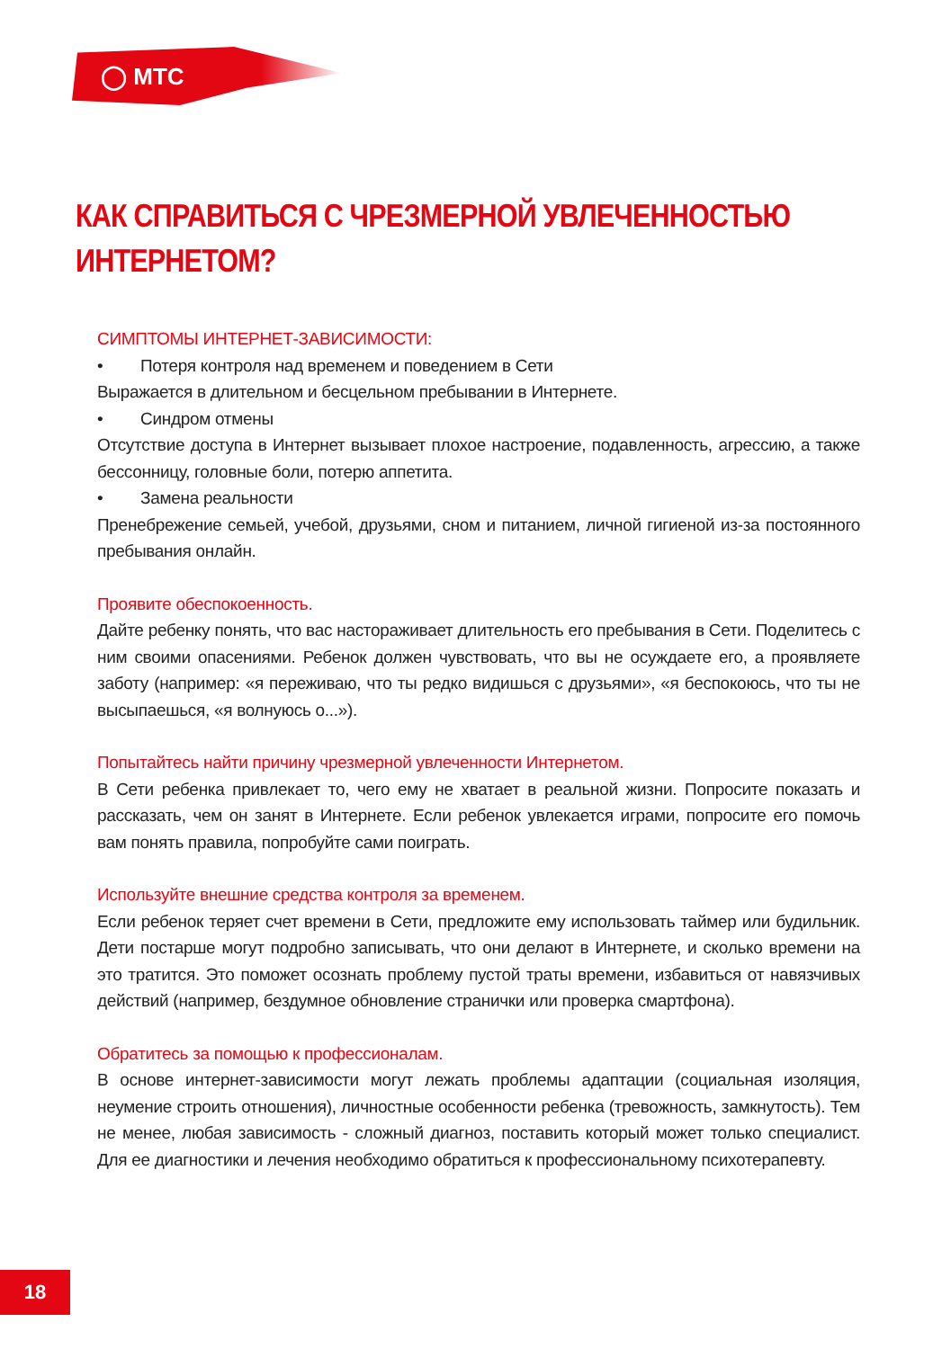◯ МТС
КАК СПРАВИТЬСЯ С ЧРЕЗМЕРНОЙ УВЛЕЧЕННОСТЬЮ
ИНТЕРНЕТОМ?
СИМПТОМЫ ИНТЕРНЕТ-ЗАВИСИМОСТИ:
• Потеря контроля над временем и поведением в Сети
Выражается в длительном и бесцельном пребывании в Интернете.
• Синдром отмены
Отсутствие доступа в Интернет вызывает плохое настроение, подавленность, агрессию, а также бессонницу, головные боли, потерю аппетита.
• Замена реальности
Пренебрежение семьей, учебой, друзьями, сном и питанием, личной гигиеной из-за постоянного пребывания онлайн.
Проявите обеспокоенность.
Дайте ребенку понять, что вас настораживает длительность его пребывания в Сети. Поделитесь с ним своими опасениями. Ребенок должен чувствовать, что вы не осуждаете его, а проявляете заботу (например: «я переживаю, что ты редко видишься с друзьями», «я беспокоюсь, что ты не высыпаешься, «я волнуюсь о...»).
Попытайтесь найти причину чрезмерной увлеченности Интернетом.
В Сети ребенка привлекает то, чего ему не хватает в реальной жизни. Попросите показать и рассказать, чем он занят в Интернете. Если ребенок увлекается играми, попросите его помочь вам понять правила, попробуйте сами поиграть.
Используйте внешние средства контроля за временем.
Если ребенок теряет счет времени в Сети, предложите ему использовать таймер или будильник. Дети постарше могут подробно записывать, что они делают в Интернете, и сколько времени на это тратится. Это поможет осознать проблему пустой траты времени, избавиться от навязчивых действий (например, бездумное обновление странички или проверка смартфона).
Обратитесь за помощью к профессионалам.
В основе интернет-зависимости могут лежать проблемы адаптации (социальная изоляция, неумение строить отношения), личностные особенности ребенка (тревожность, замкнутость). Тем не менее, любая зависимость - сложный диагноз, поставить который может только специалист. Для ее диагностики и лечения необходимо обратиться к профессиональному психотерапевту.
18